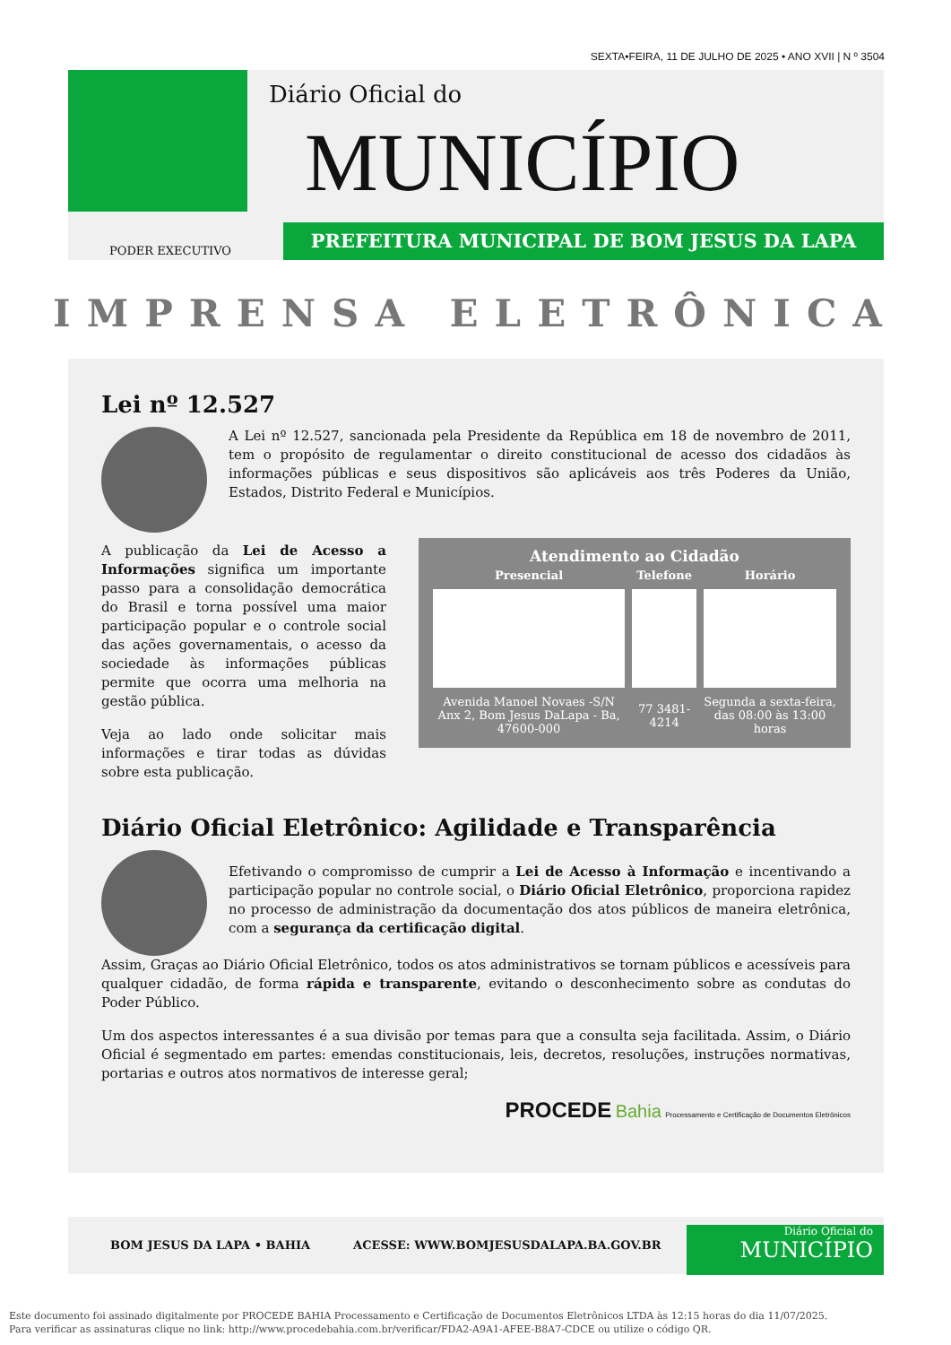SEXTA•FEIRA, 11 DE JULHO DE 2025 • ANO XVII | N º 3504
Diário Oficial do
MUNICÍPIO
PREFEITURA MUNICIPAL DE BOM JESUS DA LAPA
PODER EXECUTIVO
IMPRENSA ELETRÔNICA
Lei nº 12.527
A Lei nº 12.527, sancionada pela Presidente da República em 18 de novembro de 2011, tem o propósito de regulamentar o direito constitucional de acesso dos cidadãos às informações públicas e seus dispositivos são aplicáveis aos três Poderes da União, Estados, Distrito Federal e Municípios.
Atendimento ao Cidadão
| Presencial | Telefone | Horário |
| --- | --- | --- |
| Avenida Manoel Novaes -S/N Anx 2, Bom Jesus DaLapa - Ba, 47600-000 | 77 3481-4214 | Segunda a sexta-feira, das 08:00 às 13:00 horas |
A publicação da Lei de Acesso a Informações significa um importante passo para a consolidação democrática do Brasil e torna possível uma maior participação popular e o controle social das ações governamentais, o acesso da sociedade às informações públicas permite que ocorra uma melhoria na gestão pública.
Veja ao lado onde solicitar mais informações e tirar todas as dúvidas sobre esta publicação.
Diário Oficial Eletrônico: Agilidade e Transparência
Efetivando o compromisso de cumprir a Lei de Acesso à Informação e incentivando a participação popular no controle social, o Diário Oficial Eletrônico, proporciona rapidez no processo de administração da documentação dos atos públicos de maneira eletrônica, com a segurança da certificação digital.
Assim, Graças ao Diário Oficial Eletrônico, todos os atos administrativos se tornam públicos e acessíveis para qualquer cidadão, de forma rápida e transparente, evitando o desconhecimento sobre as condutas do Poder Público.
Um dos aspectos interessantes é a sua divisão por temas para que a consulta seja facilitada. Assim, o Diário Oficial é segmentado em partes: emendas constitucionais, leis, decretos, resoluções, instruções normativas, portarias e outros atos normativos de interesse geral;
PROCEDE Bahia Processamento e Certificação de Documentos Eletrônicos
BOM JESUS DA LAPA • BAHIA ACESSE: WWW.BOMJESUSDALAPA.BA.GOV.BR
Diário Oficial do
MUNICÍPIO
Este documento foi assinado digitalmente por PROCEDE BAHIA Processamento e Certificação de Documentos Eletrônicos LTDA às 12:15 horas do dia 11/07/2025.
Para verificar as assinaturas clique no link: http://www.procedebahia.com.br/verificar/FDA2-A9A1-AFEE-B8A7-CDCE ou utilize o código QR.